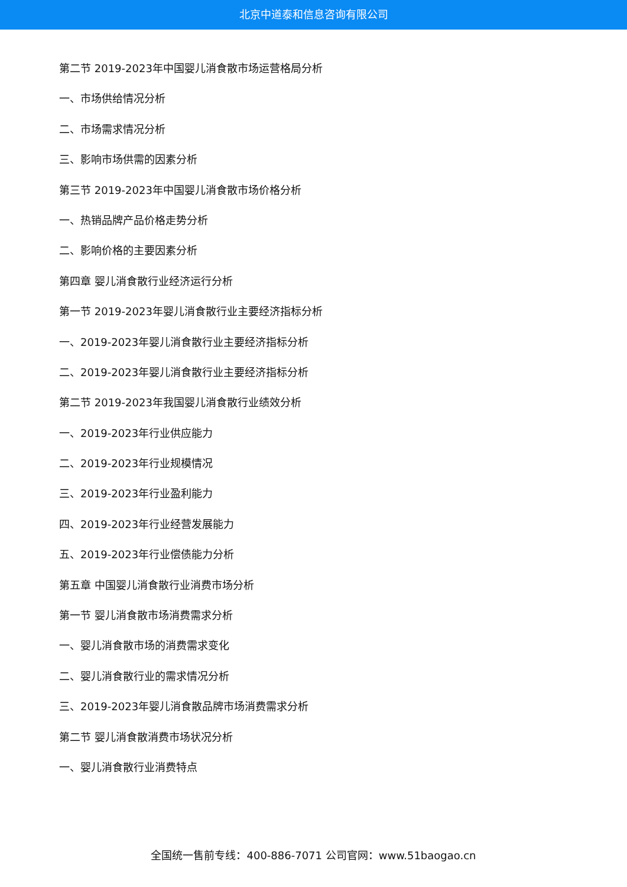北京中道泰和信息咨询有限公司
第二节 2019-2023年中国婴儿消食散市场运营格局分析
一、市场供给情况分析
二、市场需求情况分析
三、影响市场供需的因素分析
第三节 2019-2023年中国婴儿消食散市场价格分析
一、热销品牌产品价格走势分析
二、影响价格的主要因素分析
第四章 婴儿消食散行业经济运行分析
第一节 2019-2023年婴儿消食散行业主要经济指标分析
一、2019-2023年婴儿消食散行业主要经济指标分析
二、2019-2023年婴儿消食散行业主要经济指标分析
第二节 2019-2023年我国婴儿消食散行业绩效分析
一、2019-2023年行业供应能力
二、2019-2023年行业规模情况
三、2019-2023年行业盈利能力
四、2019-2023年行业经营发展能力
五、2019-2023年行业偿债能力分析
第五章 中国婴儿消食散行业消费市场分析
第一节 婴儿消食散市场消费需求分析
一、婴儿消食散市场的消费需求变化
二、婴儿消食散行业的需求情况分析
三、2019-2023年婴儿消食散品牌市场消费需求分析
第二节 婴儿消食散消费市场状况分析
一、婴儿消食散行业消费特点
全国统一售前专线：400-886-7071 公司官网：www.51baogao.cn